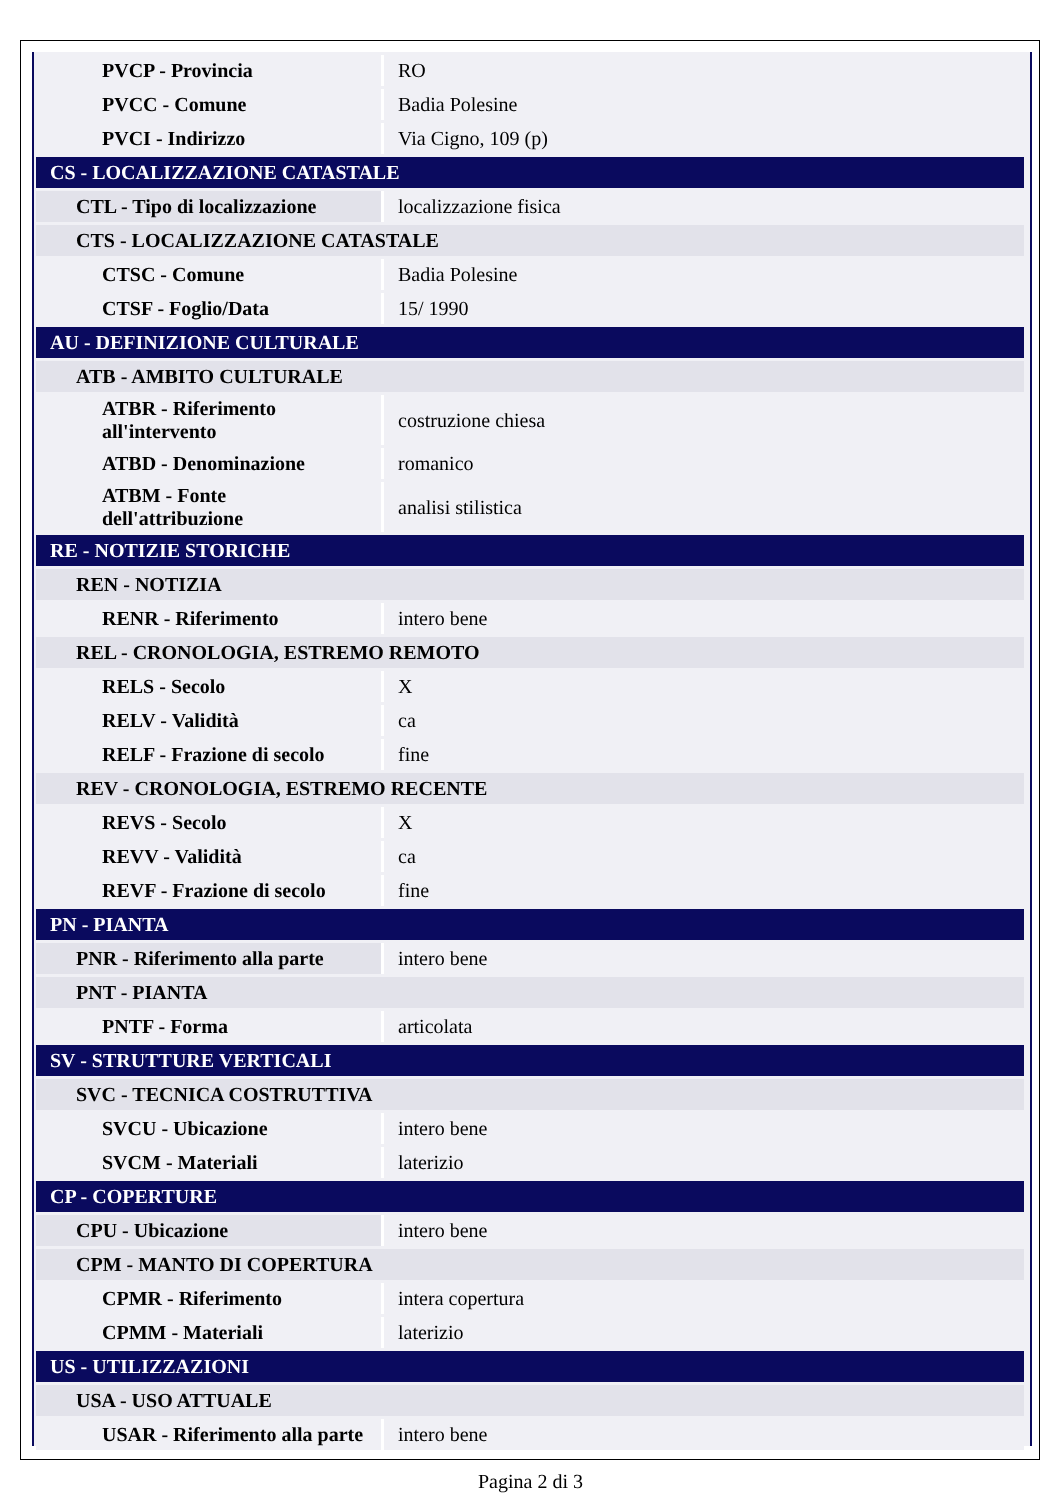| PVCP - Provincia | RO |
| PVCC - Comune | Badia Polesine |
| PVCI - Indirizzo | Via Cigno, 109 (p) |
| CS - LOCALIZZAZIONE CATASTALE | |
| CTL - Tipo di localizzazione | localizzazione fisica |
| CTS - LOCALIZZAZIONE CATASTALE | |
| CTSC - Comune | Badia Polesine |
| CTSF - Foglio/Data | 15/ 1990 |
| AU - DEFINIZIONE CULTURALE | |
| ATB - AMBITO CULTURALE | |
| ATBR - Riferimento all'intervento | costruzione chiesa |
| ATBD - Denominazione | romanico |
| ATBM - Fonte dell'attribuzione | analisi stilistica |
| RE - NOTIZIE STORICHE | |
| REN - NOTIZIA | |
| RENR - Riferimento | intero bene |
| REL - CRONOLOGIA, ESTREMO REMOTO | |
| RELS - Secolo | X |
| RELV - Validità | ca |
| RELF - Frazione di secolo | fine |
| REV - CRONOLOGIA, ESTREMO RECENTE | |
| REVS - Secolo | X |
| REVV - Validità | ca |
| REVF - Frazione di secolo | fine |
| PN - PIANTA | |
| PNR - Riferimento alla parte | intero bene |
| PNT - PIANTA | |
| PNTF - Forma | articolata |
| SV - STRUTTURE VERTICALI | |
| SVC - TECNICA COSTRUTTIVA | |
| SVCU - Ubicazione | intero bene |
| SVCM - Materiali | laterizio |
| CP - COPERTURE | |
| CPU - Ubicazione | intero bene |
| CPM - MANTO DI COPERTURA | |
| CPMR - Riferimento | intera copertura |
| CPMM - Materiali | laterizio |
| US - UTILIZZAZIONI | |
| USA - USO ATTUALE | |
| USAR - Riferimento alla parte | intero bene |
Pagina 2 di 3